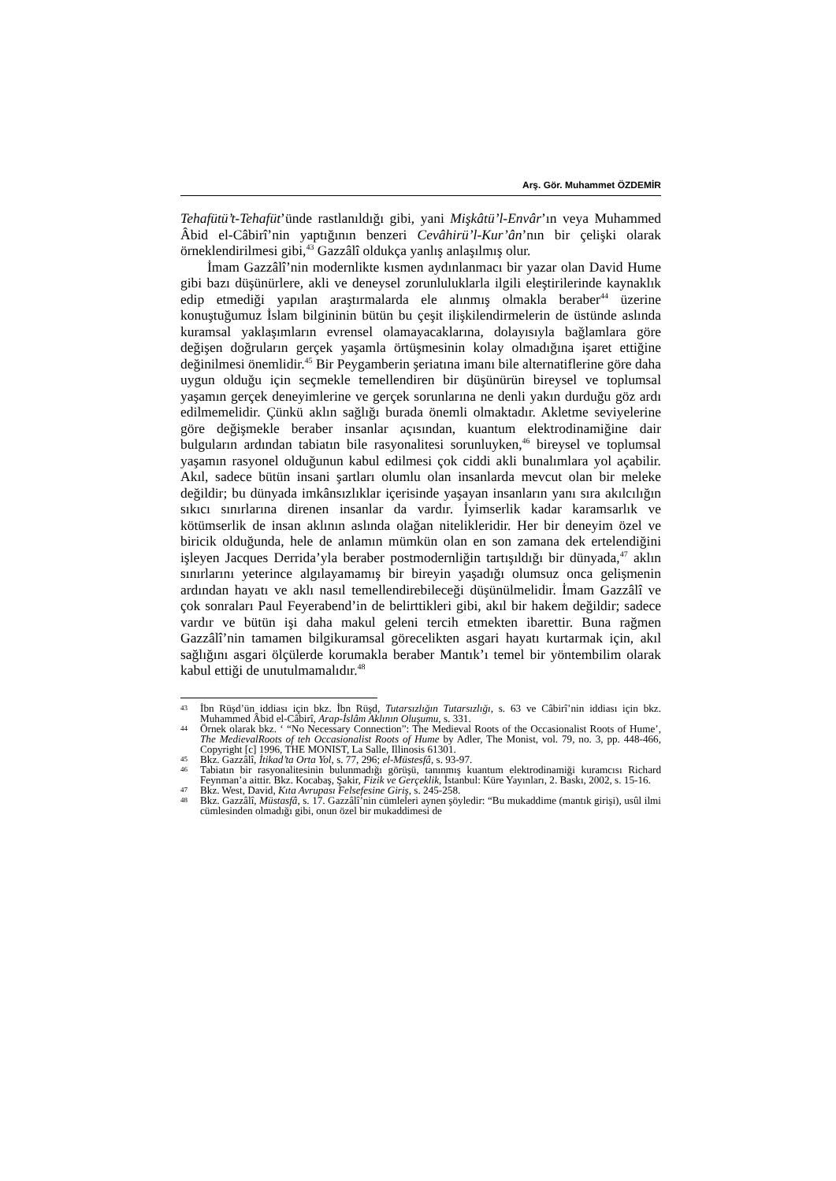Arş. Gör. Muhammet ÖZDEMİR
Tehafütü’t-Tehafüt’ünde rastlanıldığı gibi, yani Mişkâtü’l-Envâr’ın veya Muhammed Âbid el-Câbirî’nin yaptığının benzeri Cevâhirü’l-Kur’ân’nın bir çelişki olarak örneklendirilmesi gibi,<sup>43</sup> Gazzâlî oldukça yanlış anlaşılmış olur.
İmam Gazzâlî’nin modernlikte kısmen aydınlanmacı bir yazar olan David Hume gibi bazı düşünürlere, akli ve deneysel zorunluluklarla ilgili eleştirilerinde kaynaklık edip etmediği yapılan araştırmalarda ele alınmış olmakla beraber<sup>44</sup> üzerine konuştuğumuz İslam bilgininin bütün bu çeşit ilişkilendirmelerin de üstünde aslında kuramsal yaklaşımların evrensel olamayacaklarına, dolayısıyla bağlamlara göre değişen doğruların gerçek yaşamla örtüşmesinin kolay olmadığına işaret ettiğine değinilmesi önemlidir.<sup>45</sup> Bir Peygamberin şeriatına imanı bile alternatiflerine göre daha uygun olduğu için seçmekle temellendiren bir düşünürün bireysel ve toplumsal yaşamın gerçek deneyimlerine ve gerçek sorunlarına ne denli yakın durduğu göz ardı edilmemelidir. Çünkü aklın sağlığı burada önemli olmaktadır. Akletme seviyelerine göre değişmekle beraber insanlar açısından, kuantum elektrodinamiğine dair bulguların ardından tabiatın bile rasyonalitesi sorunluyken,<sup>46</sup> bireysel ve toplumsal yaşamın rasyonel olduğunun kabul edilmesi çok ciddi akli bunalımlara yol açabilir. Akıl, sadece bütün insani şartları olumlu olan insanlarda mevcut olan bir meleke değildir; bu dünyada imkânsızlıklar içerisinde yaşayan insanların yanı sıra akılcılığın sıkıcı sınırlarına direnen insanlar da vardır. İyimserlik kadar karamsarlık ve kötümserlik de insan aklının aslında olağan nitelikleridir. Her bir deneyim özel ve biricik olduğunda, hele de anlamın mümkün olan en son zamana dek ertelendiğini işleyen Jacques Derrida’yla beraber postmodernliğin tartışıldığı bir dünyada,<sup>47</sup> aklın sınırlarını yeterince algılayamamış bir bireyin yaşadığı olumsuz onca gelişmenin ardından hayatı ve aklı nasıl temellendirebileceği düşünülmelidir. İmam Gazzâlî ve çok sonraları Paul Feyerabend’in de belirttikleri gibi, akıl bir hakem değildir; sadece vardır ve bütün işi daha makul geleni tercih etmekten ibarettir. Buna rağmen Gazzâlî’nin tamamen bilgikuramsal görecelikten asgari hayatı kurtarmak için, akıl sağlığını asgari ölçülerde korumakla beraber Mantık’ı temel bir yöntembilim olarak kabul ettiği de unutulmamalıdır.<sup>48</sup>
43 İbn Rüşd’ün iddiası için bkz. İbn Rüşd, Tutarsızlığın Tutarsızlığı, s. 63 ve Câbirî’nin iddiası için bkz. Muhammed Âbid el-Câbirî, Arap-İslâm Aklının Oluşumu, s. 331.
44 Örnek olarak bkz. ‘ “No Necessary Connection”: The Medieval Roots of the Occasionalist Roots of Hume’, The MedievalRoots of teh Occasionalist Roots of Hume by Adler, The Monist, vol. 79, no. 3, pp. 448-466, Copyright [c] 1996, THE MONIST, La Salle, Illinosis 61301.
45 Bkz. Gazzâlî, İtikad’ta Orta Yol, s. 77, 296; el-Müstesfâ, s. 93-97.
46 Tabiatın bir rasyonalitesinin bulunmadığı görüşü, tanınmış kuantum elektrodinamiği kuramcısı Richard Feynman’a aittir. Bkz. Kocabaş, Şakir, Fizik ve Gerçeklik, İstanbul: Küre Yayınları, 2. Baskı, 2002, s. 15-16.
47 Bkz. West, David, Kıta Avrupası Felsefesine Giriş, s. 245-258.
48 Bkz. Gazzâlî, Müstasfâ, s. 17. Gazzâlî’nin cümleleri aynen şöyledir: “Bu mukaddime (mantık girişi), usûl ilmi cümlesinden olmadığı gibi, onun özel bir mukaddimesi de